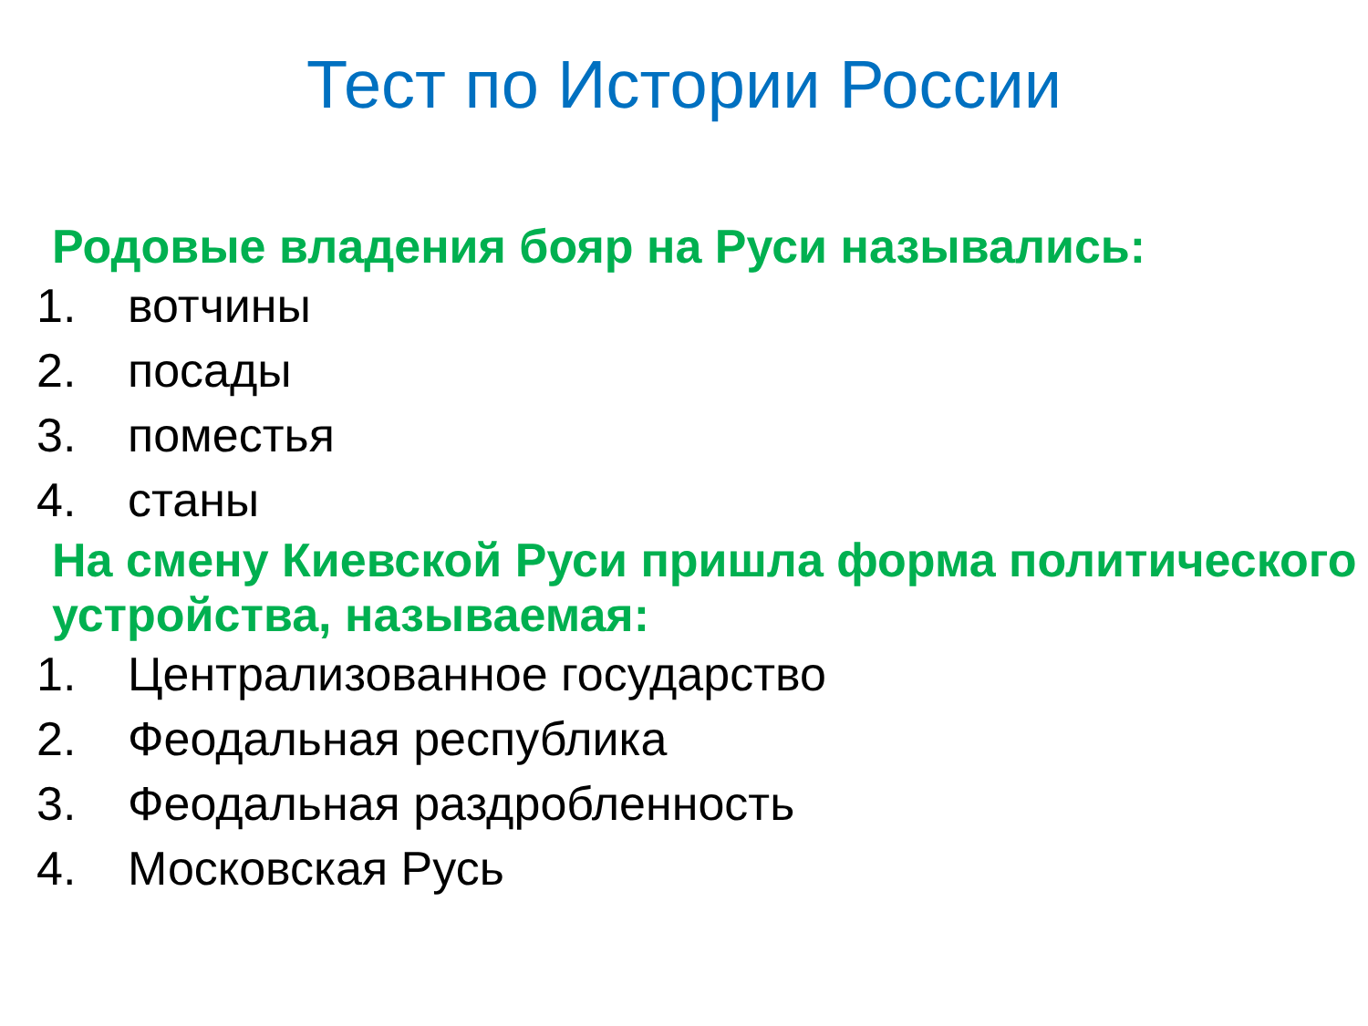Тест по Истории России
Родовые владения бояр на Руси назывались:
1. вотчины
2. посады
3. поместья
4. станы
На смену Киевской Руси пришла форма политического устройства, называемая:
1. Централизованное государство
2. Феодальная республика
3. Феодальная раздробленность
4. Московская Русь